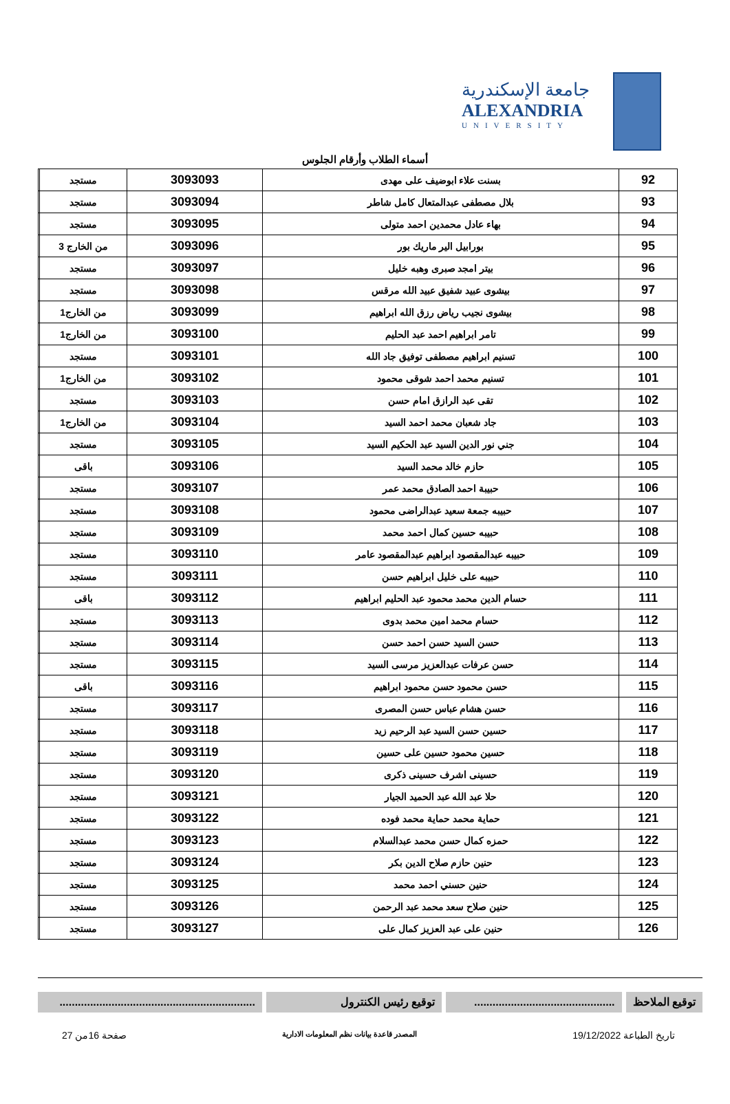جامعة الإسكندرية
ALEXANDRIA
UNIVERSITY
أسماء الطلاب وأرقام الجلوس
| 92 | بسنت علاء ابوضيف على مهدى | 3093093 | مستجد | |
| 93 | بلال مصطفى عبدالمتعال كامل شاطر | 3093094 | مستجد | |
| 94 | بهاء عادل محمدين احمد متولى | 3093095 | مستجد | |
| 95 | بورابيل الير ماريك بور | 3093096 | من الخارج 3 | |
| 96 | بيتر امجد صبرى وهبه خليل | 3093097 | مستجد | |
| 97 | بيشوى عبيد شفيق عبيد الله مرقس | 3093098 | مستجد | |
| 98 | بيشوى نجيب رياض رزق الله ابراهيم | 3093099 | من الخارج1 | |
| 99 | تامر ابراهيم احمد عبد الحليم | 3093100 | من الخارج1 | |
| 100 | تسنيم ابراهيم مصطفى توفيق جاد الله | 3093101 | مستجد | |
| 101 | تسنيم محمد احمد شوقى محمود | 3093102 | من الخارج1 | |
| 102 | تقى عبد الرازق امام حسن | 3093103 | مستجد | |
| 103 | جاد شعبان محمد احمد السيد | 3093104 | من الخارج1 | |
| 104 | جني نور الدين السيد عبد الحكيم السيد | 3093105 | مستجد | |
| 105 | حازم خالد محمد السيد | 3093106 | باقى | |
| 106 | حبيبة احمد الصادق محمد عمر | 3093107 | مستجد | |
| 107 | حبيبه جمعة سعيد عبدالراضى محمود | 3093108 | مستجد | |
| 108 | حبيبه حسين كمال احمد محمد | 3093109 | مستجد | |
| 109 | حبيبه عبدالمقصود ابراهيم عبدالمقصود عامر | 3093110 | مستجد | |
| 110 | حبيبه على خليل ابراهيم حسن | 3093111 | مستجد | |
| 111 | حسام الدين محمد محمود عبد الحليم ابراهيم | 3093112 | باقى | |
| 112 | حسام محمد امين محمد بدوى | 3093113 | مستجد | |
| 113 | حسن السيد حسن احمد حسن | 3093114 | مستجد | |
| 114 | حسن عرفات عبدالعزيز مرسى السيد | 3093115 | مستجد | |
| 115 | حسن محمود حسن محمود ابراهيم | 3093116 | باقى | |
| 116 | حسن هشام عباس حسن المصرى | 3093117 | مستجد | |
| 117 | حسين حسن السيد عبد الرحيم زيد | 3093118 | مستجد | |
| 118 | حسين محمود حسين على حسين | 3093119 | مستجد | |
| 119 | حسينى اشرف حسينى ذكرى | 3093120 | مستجد | |
| 120 | حلا عبد الله عبد الحميد الجيار | 3093121 | مستجد | |
| 121 | حماية محمد حماية محمد فوده | 3093122 | مستجد | |
| 122 | حمزه كمال حسن محمد عبدالسلام | 3093123 | مستجد | |
| 123 | حنين حازم صلاح الدين بكر | 3093124 | مستجد | |
| 124 | حنين حسني احمد محمد | 3093125 | مستجد | |
| 125 | حنين صلاح سعد محمد عبد الرحمن | 3093126 | مستجد | |
| 126 | حنين على عبد العزيز كمال على | 3093127 | مستجد | |
توقيع الملاحظ ..............................................
توقيع رئيس الكنترول ................................................................
تاريخ الطباعة 19/12/2022 المصدر قاعدة بيانات نظم المعلومات الادارية صفحة 16من 27